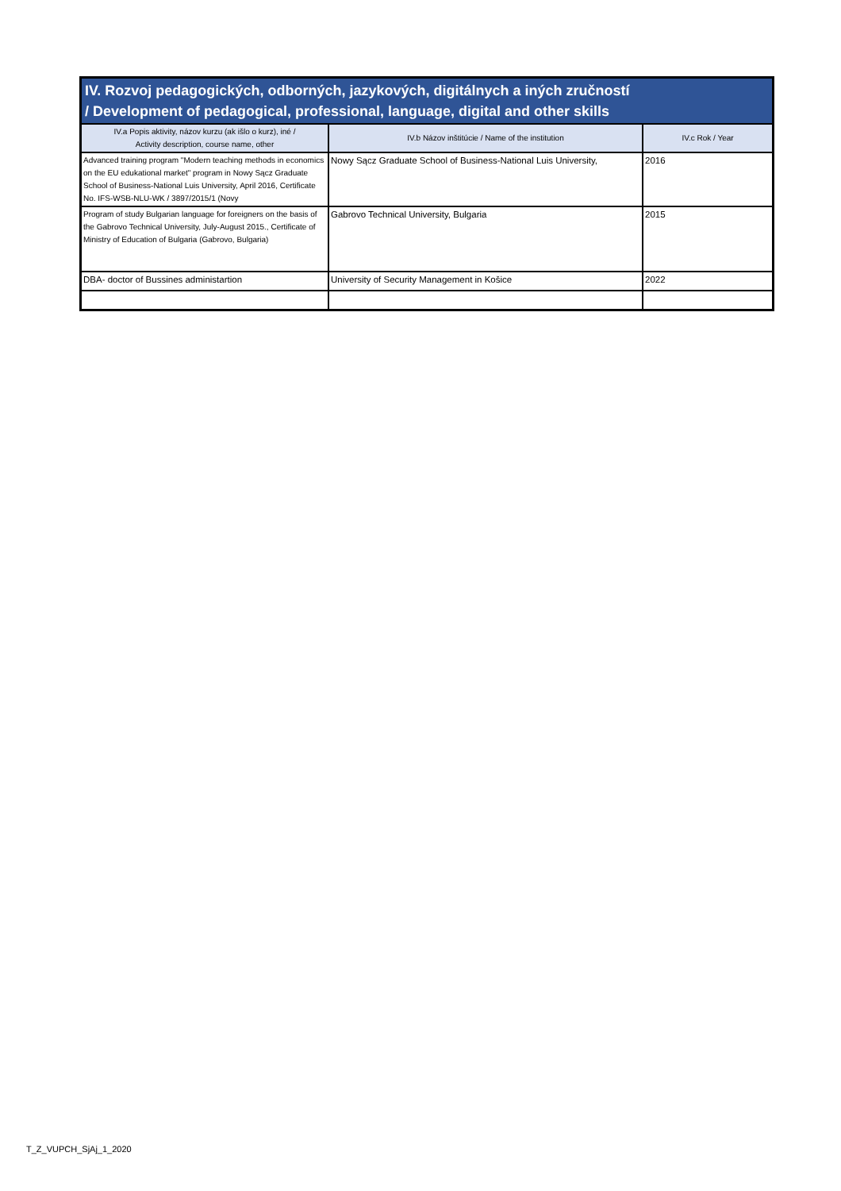| IV. Rozvoj pedagogických, odborných, jazykových, digitálnych a iných zručností / Development of pedagogical, professional, language, digital and other skills | | |
| --- | --- | --- |
| IV.a Popis aktivity, názov kurzu (ak išlo o kurz), iné / Activity description, course name, other | IV.b Názov inštitúcie / Name of the institution | IV.c Rok / Year |
| Advanced training program "Modern teaching methods in economics on the EU edukational market" program in Nowy Sącz Graduate School of Business-National Luis University, April 2016, Certificate No. IFS-WSB-NLU-WK / 3897/2015/1 (Novy | Nowy Sącz Graduate School of Business-National Luis University, | 2016 |
| Program of study Bulgarian language for foreigners on the basis of the Gabrovo Technical University, July-August 2015., Certificate of Ministry of Education of Bulgaria (Gabrovo, Bulgaria) | Gabrovo Technical University, Bulgaria | 2015 |
| DBA- doctor of Bussines administartion | University of Security Management in Košice | 2022 |
T_Z_VUPCH_SjAj_1_2020